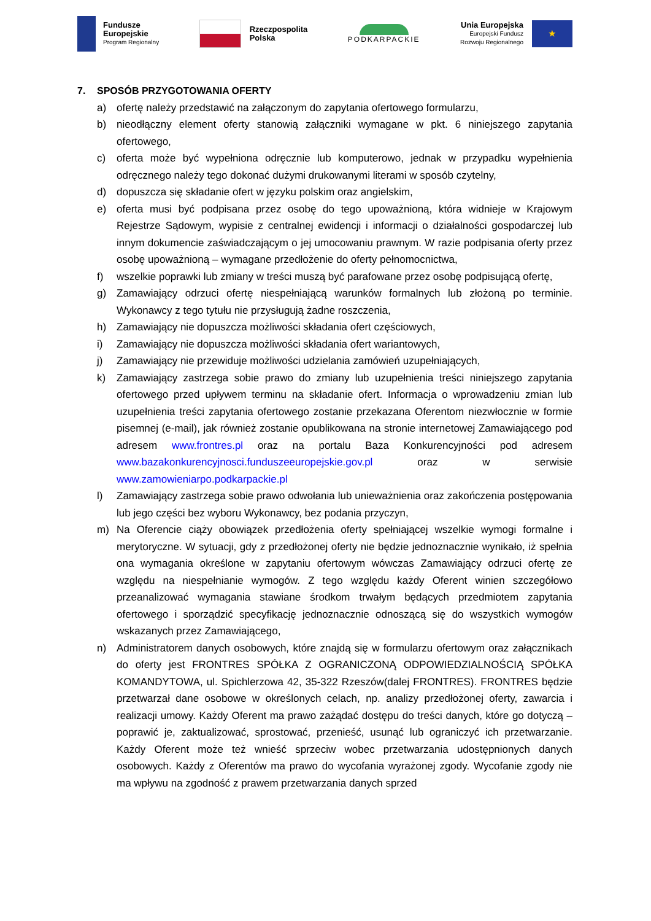Fundusze
Europejskie
Program Regionalny
Rzeczpospolita
Polska
PODKARPACKIE
Unia Europejska
Europejski Fundusz
Rozwoju Regionalnego
★
7. SPOSÓB PRZYGOTOWANIA OFERTY
a) ofertę należy przedstawić na załączonym do zapytania ofertowego formularzu,
b) nieodłączny element oferty stanowią załączniki wymagane w pkt. 6 niniejszego zapytania ofertowego,
c) oferta może być wypełniona odręcznie lub komputerowo, jednak w przypadku wypełnienia odręcznego należy tego dokonać dużymi drukowanymi literami w sposób czytelny,
d) dopuszcza się składanie ofert w języku polskim oraz angielskim,
e) oferta musi być podpisana przez osobę do tego upoważnioną, która widnieje w Krajowym Rejestrze Sądowym, wypisie z centralnej ewidencji i informacji o działalności gospodarczej lub innym dokumencie zaświadczającym o jej umocowaniu prawnym. W razie podpisania oferty przez osobę upoważnioną – wymagane przedłożenie do oferty pełnomocnictwa,
f) wszelkie poprawki lub zmiany w treści muszą być parafowane przez osobę podpisującą ofertę,
g) Zamawiający odrzuci ofertę niespełniającą warunków formalnych lub złożoną po terminie. Wykonawcy z tego tytułu nie przysługują żadne roszczenia,
h) Zamawiający nie dopuszcza możliwości składania ofert częściowych,
i) Zamawiający nie dopuszcza możliwości składania ofert wariantowych,
j) Zamawiający nie przewiduje możliwości udzielania zamówień uzupełniających,
k) Zamawiający zastrzega sobie prawo do zmiany lub uzupełnienia treści niniejszego zapytania ofertowego przed upływem terminu na składanie ofert. Informacja o wprowadzeniu zmian lub uzupełnienia treści zapytania ofertowego zostanie przekazana Oferentom niezwłocznie w formie pisemnej (e-mail), jak również zostanie opublikowana na stronie internetowej Zamawiającego pod adresem www.frontres.pl oraz na portalu Baza Konkurencyjności pod adresem www.bazakonkurencyjnosci.funduszeeuropejskie.gov.pl oraz w serwisie www.zamowieniarpo.podkarpackie.pl
l) Zamawiający zastrzega sobie prawo odwołania lub unieważnienia oraz zakończenia postępowania lub jego części bez wyboru Wykonawcy, bez podania przyczyn,
m) Na Oferencie ciąży obowiązek przedłożenia oferty spełniającej wszelkie wymogi formalne i merytoryczne. W sytuacji, gdy z przedłożonej oferty nie będzie jednoznacznie wynikało, iż spełnia ona wymagania określone w zapytaniu ofertowym wówczas Zamawiający odrzuci ofertę ze względu na niespełnianie wymogów. Z tego względu każdy Oferent winien szczegółowo przeanalizować wymagania stawiane środkom trwałym będących przedmiotem zapytania ofertowego i sporządzić specyfikację jednoznacznie odnoszącą się do wszystkich wymogów wskazanych przez Zamawiającego,
n) Administratorem danych osobowych, które znajdą się w formularzu ofertowym oraz załącznikach do oferty jest FRONTRES SPÓŁKA Z OGRANICZONĄ ODPOWIEDZIALNOŚCIĄ SPÓŁKA KOMANDYTOWA, ul. Spichlerzowa 42, 35-322 Rzeszów(dalej FRONTRES). FRONTRES będzie przetwarzał dane osobowe w określonych celach, np. analizy przedłożonej oferty, zawarcia i realizacji umowy. Każdy Oferent ma prawo zażądać dostępu do treści danych, które go dotyczą – poprawić je, zaktualizować, sprostować, przenieść, usunąć lub ograniczyć ich przetwarzanie. Każdy Oferent może też wnieść sprzeciw wobec przetwarzania udostępnionych danych osobowych. Każdy z Oferentów ma prawo do wycofania wyrażonej zgody. Wycofanie zgody nie ma wpływu na zgodność z prawem przetwarzania danych sprzed